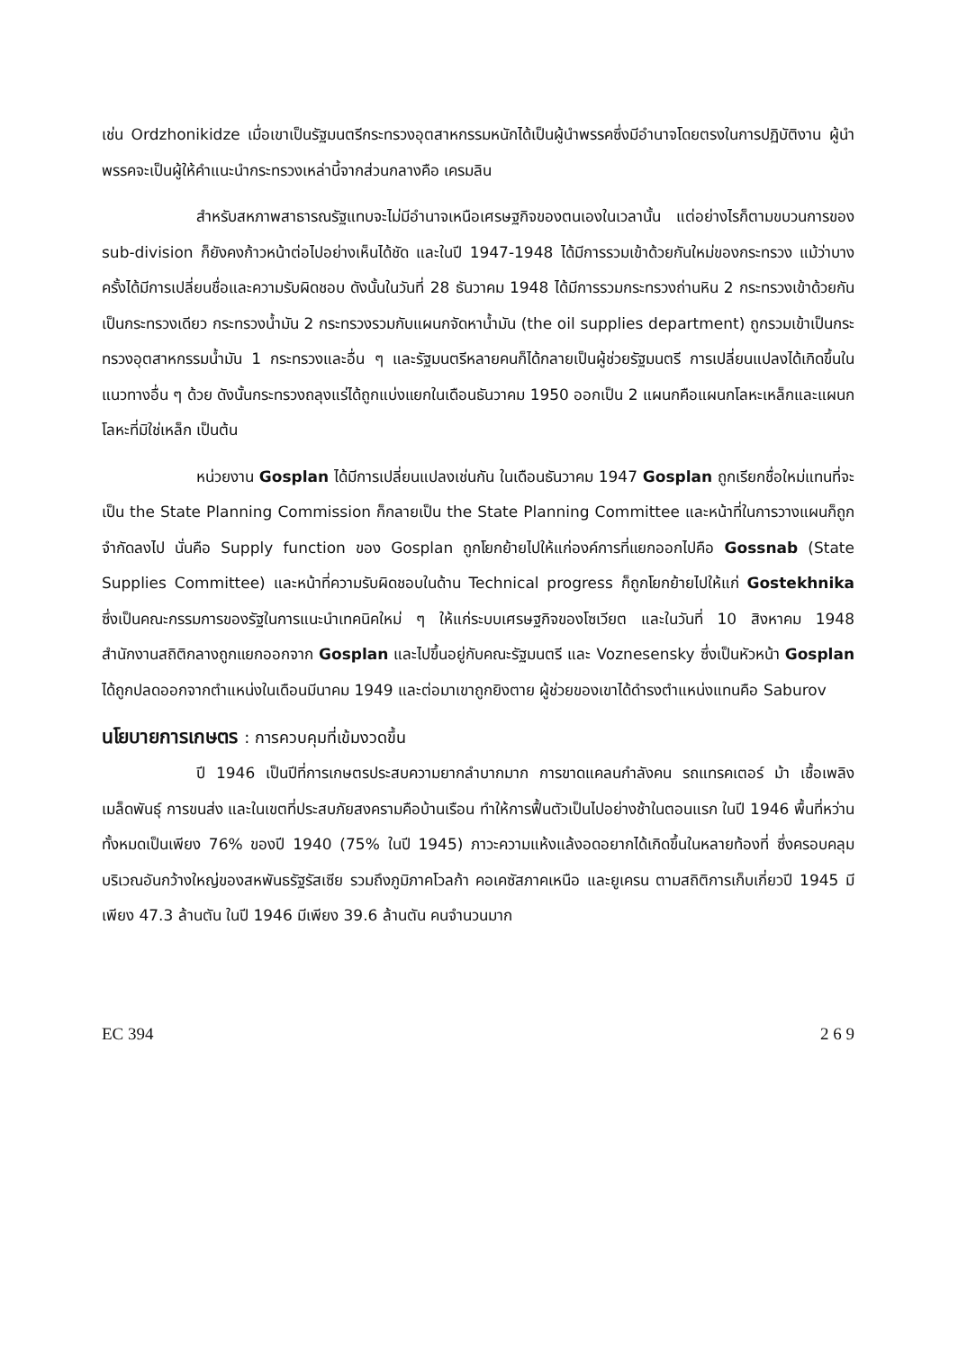เช่น Ordzhonikidze เมื่อเขาเป็นรัฐมนตรีกระทรวงอุตสาหกรรมหนักได้เป็นผู้นำพรรคซึ่งมีอำนาจโดยตรงในการปฏิบัติงาน ผู้นำพรรคจะเป็นผู้ให้คำแนะนำกระทรวงเหล่านี้จากส่วนกลางคือ เครมลิน
สำหรับสหภาพสาธารณรัฐแทบจะไม่มีอำนาจเหนือเศรษฐกิจของตนเองในเวลานั้น แต่อย่างไรก็ตามขบวนการของ sub-division ก็ยังคงก้าวหน้าต่อไปอย่างเห็นได้ชัด และในปี 1947-1948 ได้มีการรวมเข้าด้วยกันใหม่ของกระทรวง แม้ว่าบางครั้งได้มีการเปลี่ยนชื่อและความรับผิดชอบ ดังนั้นในวันที่ 28 ธันวาคม 1948 ได้มีการรวมกระทรวงถ่านหิน 2 กระทรวงเข้าด้วยกันเป็นกระทรวงเดียว กระทรวงน้ำมัน 2 กระทรวงรวมกับแผนกจัดหาน้ำมัน (the oil supplies department) ถูกรวมเข้าเป็นกระทรวงอุตสาหกรรมน้ำมัน 1 กระทรวงและอื่น ๆ และรัฐมนตรีหลายคนก็ได้กลายเป็นผู้ช่วยรัฐมนตรี การเปลี่ยนแปลงได้เกิดขึ้นในแนวทางอื่น ๆ ด้วย ดังนั้นกระทรวงถลุงแร่ได้ถูกแบ่งแยกในเดือนธันวาคม 1950 ออกเป็น 2 แผนกคือแผนกโลหะเหล็กและแผนกโลหะที่มิใช่เหล็ก เป็นต้น
หน่วยงาน Gosplan ได้มีการเปลี่ยนแปลงเช่นกัน ในเดือนธันวาคม 1947 Gosplan ถูกเรียกชื่อใหม่แทนที่จะเป็น the State Planning Commission ก็กลายเป็น the State Planning Committee และหน้าที่ในการวางแผนก็ถูกจำกัดลงไป นั่นคือ Supply function ของ Gosplan ถูกโยกย้ายไปให้แก่องค์การที่แยกออกไปคือ Gossnab (State Supplies Committee) และหน้าที่ความรับผิดชอบในด้าน Technical progress ก็ถูกโยกย้ายไปให้แก่ Gostekhnika ซึ่งเป็นคณะกรรมการของรัฐในการแนะนำเทคนิคใหม่ ๆ ให้แก่ระบบเศรษฐกิจของโซเวียต และในวันที่ 10 สิงหาคม 1948 สำนักงานสถิติกลางถูกแยกออกจาก Gosplan และไปขึ้นอยู่กับคณะรัฐมนตรี และ Voznesensky ซึ่งเป็นหัวหน้า Gosplan ได้ถูกปลดออกจากตำแหน่งในเดือนมีนาคม 1949 และต่อมาเขาถูกยิงตาย ผู้ช่วยของเขาได้ดำรงตำแหน่งแทนคือ Saburov
นโยบายการเกษตร : การควบคุมที่เข้มงวดขึ้น
ปี 1946 เป็นปีที่การเกษตรประสบความยากลำบากมาก การขาดแคลนกำลังคน รถแทรคเตอร์ ม้า เชื้อเพลิง เมล็ดพันธุ์ การขนส่ง และในเขตที่ประสบภัยสงครามคือบ้านเรือน ทำให้การฟื้นตัวเป็นไปอย่างช้าในตอนแรก ในปี 1946 พื้นที่หว่านทั้งหมดเป็นเพียง 76% ของปี 1940 (75% ในปี 1945) ภาวะความแห้งแล้งอดอยากได้เกิดขึ้นในหลายท้องที่ ซึ่งครอบคลุมบริเวณอันกว้างใหญ่ของสหพันธรัฐรัสเซีย รวมถึงภูมิภาคโวลก้า คอเคซัสภาคเหนือ และยูเครน ตามสถิติการเก็บเกี่ยวปี 1945 มีเพียง 47.3 ล้านตัน ในปี 1946 มีเพียง 39.6 ล้านตัน คนจำนวนมาก
EC 394 2 6 9